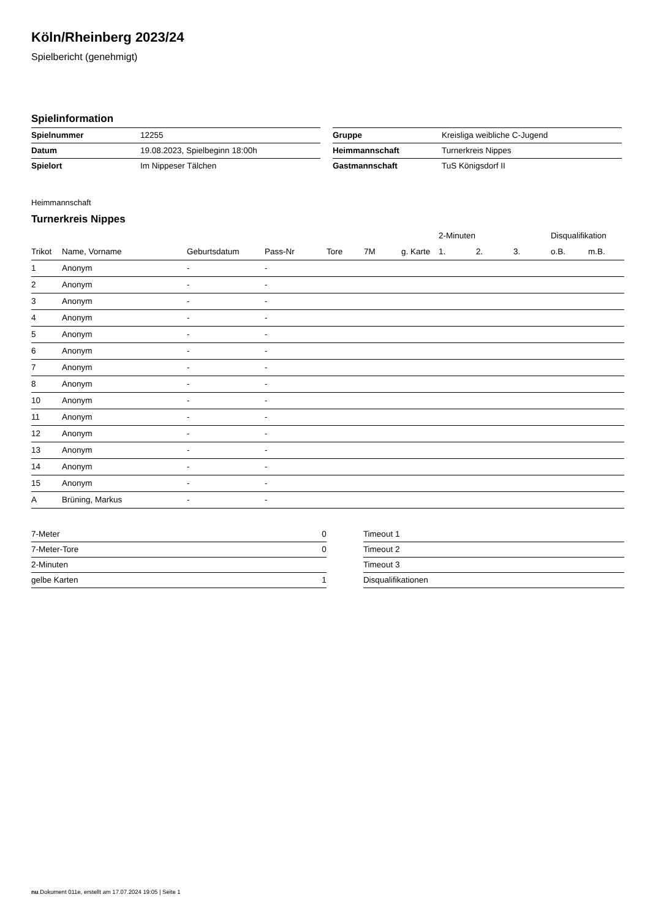Köln/Rheinberg 2023/24
Spielbericht (genehmigt)
Spielinformation
| Spielnummer | 12255 |
| Datum | 19.08.2023, Spielbeginn 18:00h |
| Spielort | Im Nippeser Tälchen |
| Gruppe | Kreisliga weibliche C-Jugend |
| Heimmannschaft | Turnerkreis Nippes |
| Gastmannschaft | TuS Königsdorf II |
Heimmannschaft
Turnerkreis Nippes
| | | | | | | | 2-Minuten | | | Disqualifikation | |
| --- | --- | --- | --- | --- | --- | --- | --- | --- | --- | --- | --- |
| Trikot | Name, Vorname | Geburtsdatum | Pass-Nr | Tore | 7M | g. Karte | 1. | 2. | 3. | o.B. | m.B. |
| 1 | Anonym | - | - | | | | | | | | |
| 2 | Anonym | - | - | | | | | | | | |
| 3 | Anonym | - | - | | | | | | | | |
| 4 | Anonym | - | - | | | | | | | | |
| 5 | Anonym | - | - | | | | | | | | |
| 6 | Anonym | - | - | | | | | | | | |
| 7 | Anonym | - | - | | | | | | | | |
| 8 | Anonym | - | - | | | | | | | | |
| 10 | Anonym | - | - | | | | | | | | |
| 11 | Anonym | - | - | | | | | | | | |
| 12 | Anonym | - | - | | | | | | | | |
| 13 | Anonym | - | - | | | | | | | | |
| 14 | Anonym | - | - | | | | | | | | |
| 15 | Anonym | - | - | | | | | | | | |
| A | Brüning, Markus | - | - | | | | | | | | |
| 7-Meter | 0 |
| 7-Meter-Tore | 0 |
| 2-Minuten | |
| gelbe Karten | 1 |
| Timeout 1 |
| Timeout 2 |
| Timeout 3 |
| Disqualifikationen |
nu.Dokument 011e, erstellt am 17.07.2024 19:05 | Seite 1